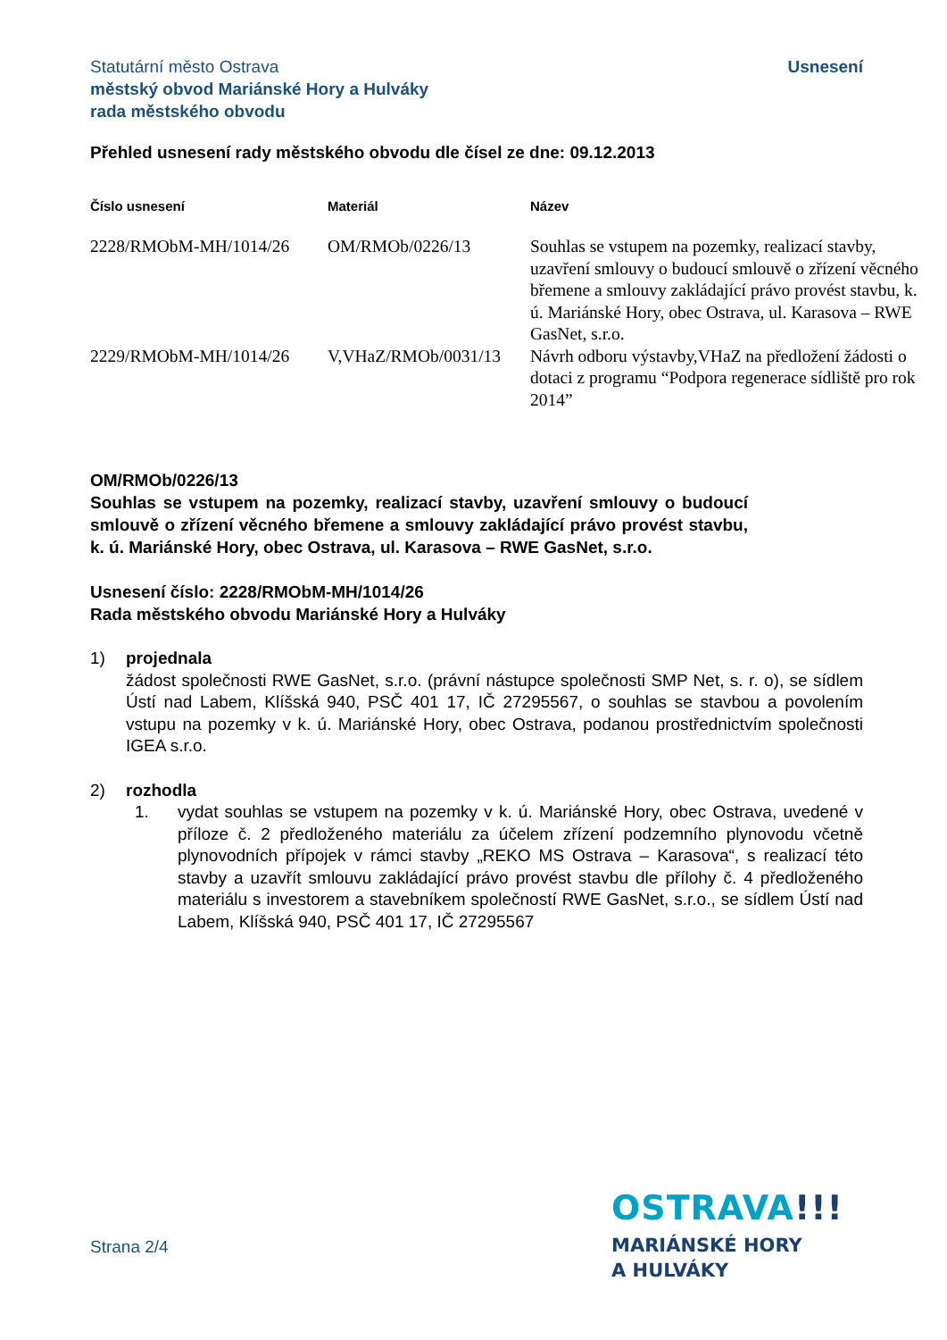Usnesení Statutární město Ostrava
městský obvod Mariánské Hory a Hulváky
rada městského obvodu
Přehled usnesení rady městského obvodu dle čísel ze dne: 09.12.2013
| Číslo usnesení | Materiál | Název |
| --- | --- | --- |
| 2228/RMObM-MH/1014/26 | OM/RMOb/0226/13 | Souhlas se vstupem na pozemky, realizací stavby, uzavření smlouvy o budoucí smlouvě o zřízení věcného břemene a smlouvy zakládající právo provést stavbu, k. ú. Mariánské Hory, obec Ostrava, ul. Karasova – RWE GasNet, s.r.o. |
| 2229/RMObM-MH/1014/26 | V,VHaZ/RMOb/0031/13 | Návrh odboru výstavby,VHaZ na předložení žádosti o dotaci z programu “Podpora regenerace sídliště pro rok 2014” |
OM/RMOb/0226/13
Souhlas se vstupem na pozemky, realizací stavby, uzavření smlouvy o budoucí smlouvě o zřízení věcného břemene a smlouvy zakládající právo provést stavbu, k. ú. Mariánské Hory, obec Ostrava, ul. Karasova – RWE GasNet, s.r.o.
Usnesení číslo: 2228/RMObM-MH/1014/26
Rada městského obvodu Mariánské Hory a Hulváky
1) projednala
žádost společnosti RWE GasNet, s.r.o. (právní nástupce společnosti SMP Net, s. r. o), se sídlem Ústí nad Labem, Klíšská 940, PSČ 401 17, IČ 27295567, o souhlas se stavbou a povolením vstupu na pozemky v k. ú. Mariánské Hory, obec Ostrava, podanou prostřednictvím společnosti IGEA s.r.o.
2) rozhodla
1. vydat souhlas se vstupem na pozemky v k. ú. Mariánské Hory, obec Ostrava, uvedené v příloze č. 2 předloženého materiálu za účelem zřízení podzemního plynovodu včetně plynovodních přípojek v rámci stavby „REKO MS Ostrava – Karasova“, s realizací této stavby a uzavřít smlouvu zakládající právo provést stavbu dle přílohy č. 4 předloženého materiálu s investorem a stavebníkem společností RWE GasNet, s.r.o., se sídlem Ústí nad Labem, Klíšská 940, PSČ 401 17, IČ 27295567
OSTRAVA!!!
MARIÁNSKÉ HORY
A HULVÁKY
Strana 2/4